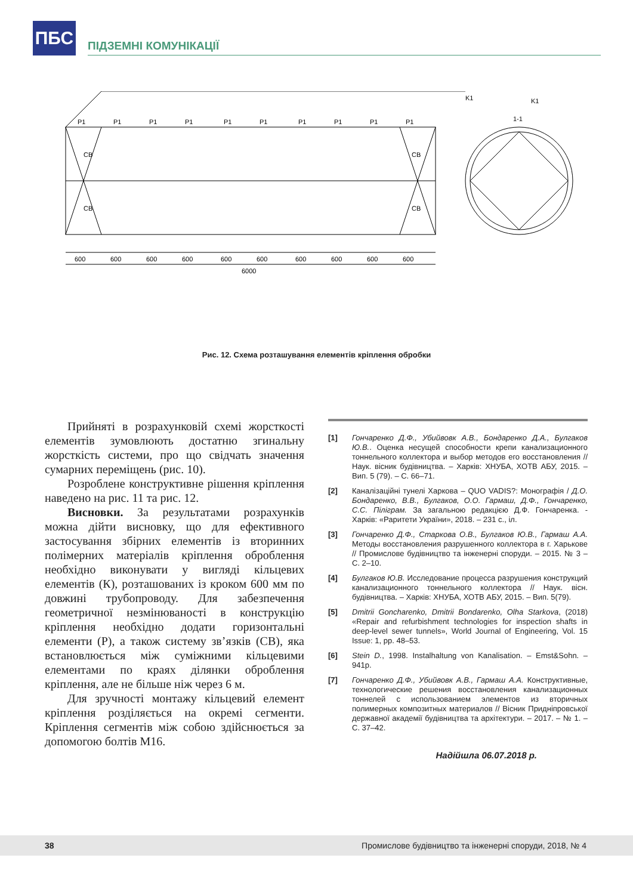ПБС
ПІДЗЕМНІ КОМУНІКАЦІЇ
P1
P1
P1
P1
P1
P1
P1
P1
P1
P1
CB
CB
CB
CB
600
600
600
600
600
600
600
600
600
600
6000
K1
1-1
K1
Рис. 12. Схема розташування елементів кріплення обробки
Прийняті в розрахунковій схемі жорсткості елементів зумовлюють достатню згинальну жорсткість системи, про що свідчать значення сумарних переміщень (рис. 10).
Розроблене конструктивне рішення кріплення наведено на рис. 11 та рис. 12.
Висновки. За результатами розрахунків можна дійти висновку, що для ефективного застосування збірних елементів із вторинних полімерних матеріалів кріплення оброблення необхідно виконувати у вигляді кільцевих елементів (К), розташованих із кроком 600 мм по довжині трубопроводу. Для забезпечення геометричної незмінюваності в конструкцію кріплення необхідно додати горизонтальні елементи (Р), а також систему зв’язків (СВ), яка встановлюється між суміжними кільцевими елементами по краях ділянки оброблення кріплення, але не більше ніж через 6 м.
Для зручності монтажу кільцевий елемент кріплення розділяється на окремі сегменти. Кріплення сегментів між собою здійснюється за допомогою болтів М16.
[1] Гончаренко Д.Ф., Убийвовк А.В., Бондаренко Д.А., Булгаков Ю.В.. Оценка несущей способности крепи канализационного тоннельного коллектора и выбор методов его восстановления // Наук. вісник будівництва. – Харків: ХНУБА, ХОТВ АБУ, 2015. – Вип. 5 (79). – С. 66–71.
[2] Каналізаційні тунелі Харкова – QUO VADIS?: Монографія / Д.О. Бондаренко, В.В., Булгаков, О.О. Гармаш, Д.Ф., Гончаренко, С.С. Піліграм. За загальною редакцією Д.Ф. Гончаренка. - Харків: «Раритети України», 2018. – 231 с., іл.
[3] Гончаренко Д.Ф., Старкова О.В., Булгаков Ю.В., Гармаш А.А. Методы восстановления разрушенного коллектора в г. Харькове // Промислове будівництво та інженерні споруди. – 2015. № 3 – С. 2–10.
[4] Булгаков Ю.В. Исследование процесса разрушения конструкций канализационного тоннельного коллектора // Наук. вісн. будівництва. – Харків: ХНУБА, ХОТВ АБУ, 2015. – Вип. 5(79).
[5] Dmitrii Goncharenko, Dmitrii Bondarenko, Olha Starkova, (2018) «Repair and refurbishment technologies for inspection shafts in deep-level sewer tunnels», World Journal of Engineering, Vol. 15 Issue: 1, pp. 48–53.
[6] Stein D., 1998. Instalhaltung von Kanalisation. – Emst&Sohn. – 941p.
[7] Гончаренко Д.Ф., Убийвовк А.В., Гармаш А.А. Конструктивные, технологические решения восстановления канализационных тоннелей с использованием элементов из вторичных полимерных композитных материалов // Вісник Придніпровської державної академії будівництва та архітектури. – 2017. – № 1. – С. 37–42.
Надійшла 06.07.2018 р.
38 Промислове будівництво та інженерні споруди, 2018, № 4